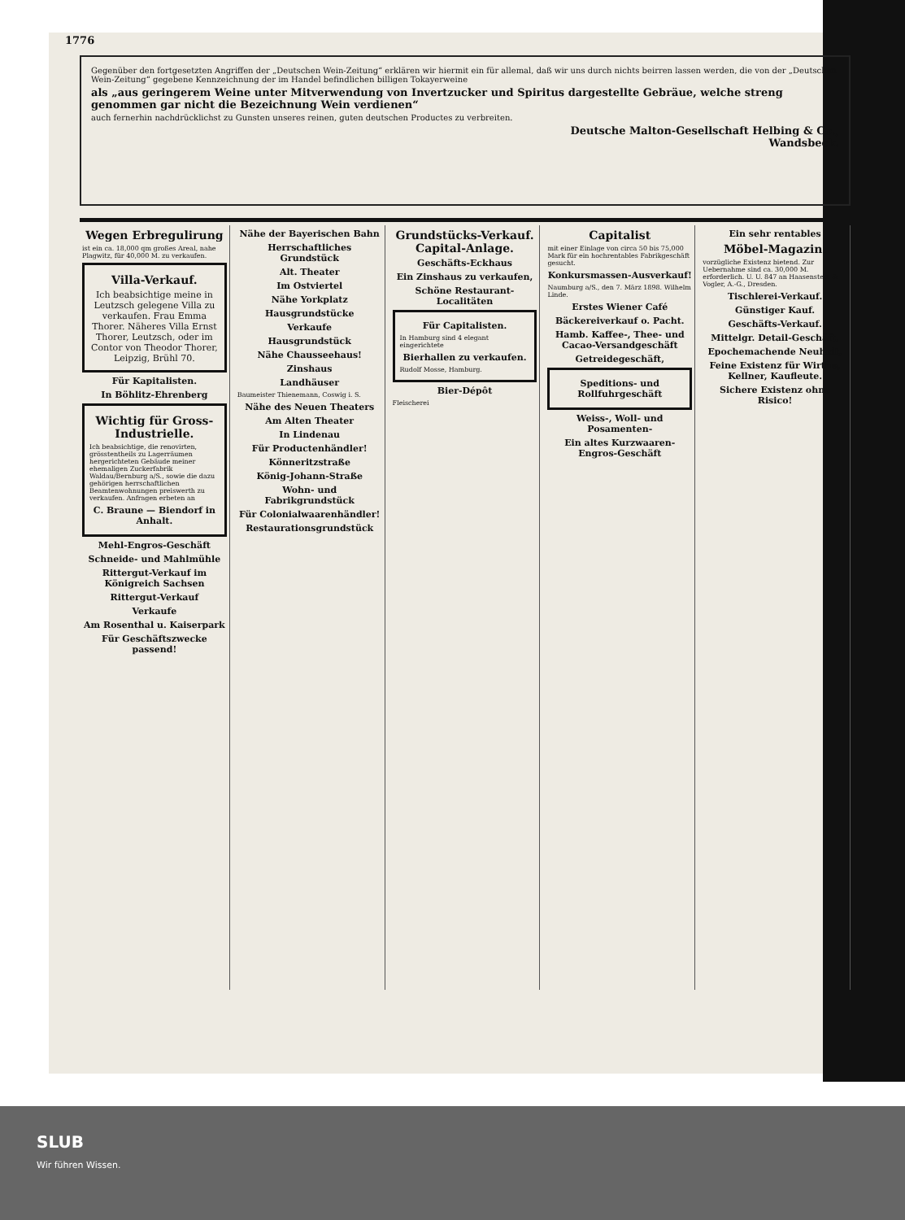1776
Gegenüber den fortgesetzten Angriffen der „Deutschen Wein-Zeitung“ erklären wir hiermit ein für allemal, daß wir uns durch nichts beirren lassen werden, die von der „Deutschen Wein-Zeitung“ gegebene Kennzeichnung der im Handel befindlichen billigen Tokayerweine
als „aus geringerem Weine unter Mitverwendung von Invertzucker und Spiritus dargestellte Gebräue, welche streng genommen gar nicht die Bezeichnung Wein verdienen“
auch fernerhin nachdrücklichst zu Gunsten unseres reinen, guten deutschen Productes zu verbreiten.
Deutsche Malton-Gesellschaft Helbing & Co.,
Wandsbeck.
Wegen Erbregulirung
ist ein ca. 18,000 qm großes Areal, nahe Plagwitz, für 40,000 M. zu verkaufen.
Villa-Verkauf.
Ich beabsichtige meine in Leutzsch gelegene Villa zu verkaufen. Frau Emma Thorer. Näheres Villa Ernst Thorer, Leutzsch, oder im Contor von Theodor Thorer, Leipzig, Brühl 70.
Für Kapitalisten.
In Böhlitz-Ehrenberg
Wichtig für Gross-Industrielle.
Ich beabsichtige, die renovirten, grösstentheils zu Lagerräumen hergerichteten Gebäude meiner ehemaligen Zuckerfabrik Waldau/Bernburg a/S., sowie die dazu gehörigen herrschaftlichen Beamtenwohnungen preiswerth zu verkaufen. Anfragen erbeten an
C. Braune — Biendorf in Anhalt.
Mehl-Engros-Geschäft
Schneide- und Mahlmühle
Rittergut-Verkauf im Königreich Sachsen
Rittergut-Verkauf
Verkaufe
Am Rosenthal u. Kaiserpark
Für Geschäftszwecke passend!
Nähe der Bayerischen Bahn
Herrschaftliches Grundstück
Alt. Theater
Im Ostviertel
Nähe Yorkplatz
Hausgrundstücke
Verkaufe
Hausgrundstück
Nähe Chausseehaus!
Zinshaus
Landhäuser
Baumeister Thienemann, Coswig i. S.
Nähe des Neuen Theaters
Am Alten Theater
In Lindenau
Für Productenhändler!
Könneritzstraße
König-Johann-Straße
Wohn- und Fabrikgrundstück
Für Colonialwaarenhändler!
Restaurationsgrundstück
Grundstücks-Verkauf. Capital-Anlage.
Geschäfts-Eckhaus
Ein Zinshaus zu verkaufen,
Schöne Restaurant-Localitäten
Für Capitalisten.
In Hamburg sind 4 elegant eingerichtete
Bierhallen zu verkaufen.
Rudolf Mosse, Hamburg.
Bier-Dépôt
Fleischerei
Capitalist
mit einer Einlage von circa 50 bis 75,000 Mark für ein hochrentables Fabrikgeschäft gesucht.
Konkursmassen-Ausverkauf!
Naumburg a/S., den 7. März 1898. Wilhelm Linde.
Erstes Wiener Café
Bäckereiverkauf o. Pacht.
Hamb. Kaffee-, Thee- und Cacao-Versandgeschäft
Getreidegeschäft,
Speditions- und Rollfuhrgeschäft
Weiss-, Woll- und Posamenten-
Ein altes Kurzwaaren-Engros-Geschäft
Ein sehr rentables
Möbel-Magazin.
vorzügliche Existenz bietend. Zur Uebernahme sind ca. 30,000 M. erforderlich. U. U. 847 an Haasenstein & Vogler, A.-G., Dresden.
Tischlerei-Verkauf.
Günstiger Kauf.
Geschäfts-Verkauf.
Mittelgr. Detail-Geschäft,
Epochemachende Neuheit,
Feine Existenz für Wirthe, Kellner, Kaufleute.
Sichere Existenz ohne Risico!
SLUB
Wir führen Wissen.